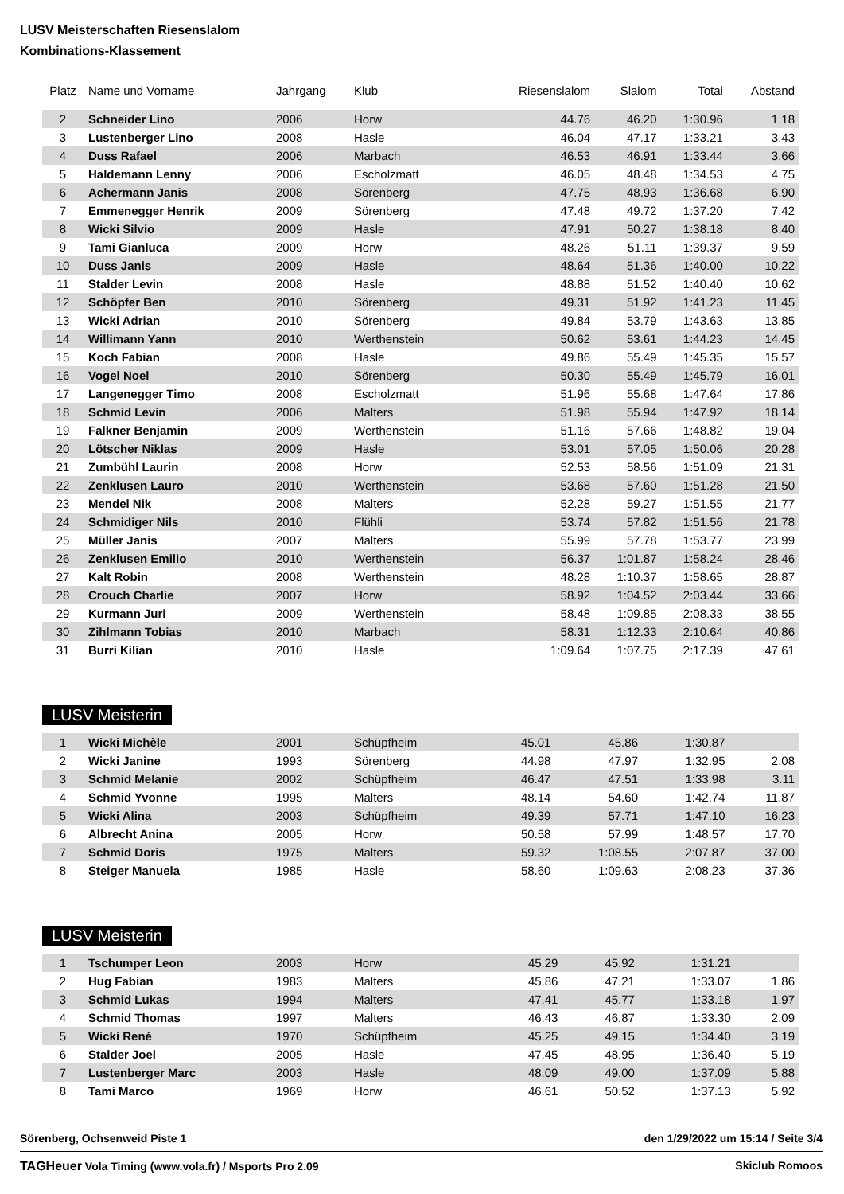LUSV Meisterschaften Riesenslalom
Kombinations-Klassement
| Platz | Name und Vorname | Jahrgang | Klub | Riesenslalom | Slalom | Total | Abstand |
| --- | --- | --- | --- | --- | --- | --- | --- |
| 2 | Schneider Lino | 2006 | Horw | 44.76 | 46.20 | 1:30.96 | 1.18 |
| 3 | Lustenberger Lino | 2008 | Hasle | 46.04 | 47.17 | 1:33.21 | 3.43 |
| 4 | Duss Rafael | 2006 | Marbach | 46.53 | 46.91 | 1:33.44 | 3.66 |
| 5 | Haldemann Lenny | 2006 | Escholzmatt | 46.05 | 48.48 | 1:34.53 | 4.75 |
| 6 | Achermann Janis | 2008 | Sörenberg | 47.75 | 48.93 | 1:36.68 | 6.90 |
| 7 | Emmenegger Henrik | 2009 | Sörenberg | 47.48 | 49.72 | 1:37.20 | 7.42 |
| 8 | Wicki Silvio | 2009 | Hasle | 47.91 | 50.27 | 1:38.18 | 8.40 |
| 9 | Tami Gianluca | 2009 | Horw | 48.26 | 51.11 | 1:39.37 | 9.59 |
| 10 | Duss Janis | 2009 | Hasle | 48.64 | 51.36 | 1:40.00 | 10.22 |
| 11 | Stalder Levin | 2008 | Hasle | 48.88 | 51.52 | 1:40.40 | 10.62 |
| 12 | Schöpfer Ben | 2010 | Sörenberg | 49.31 | 51.92 | 1:41.23 | 11.45 |
| 13 | Wicki Adrian | 2010 | Sörenberg | 49.84 | 53.79 | 1:43.63 | 13.85 |
| 14 | Willimann Yann | 2010 | Werthenstein | 50.62 | 53.61 | 1:44.23 | 14.45 |
| 15 | Koch Fabian | 2008 | Hasle | 49.86 | 55.49 | 1:45.35 | 15.57 |
| 16 | Vogel Noel | 2010 | Sörenberg | 50.30 | 55.49 | 1:45.79 | 16.01 |
| 17 | Langenegger Timo | 2008 | Escholzmatt | 51.96 | 55.68 | 1:47.64 | 17.86 |
| 18 | Schmid Levin | 2006 | Malters | 51.98 | 55.94 | 1:47.92 | 18.14 |
| 19 | Falkner Benjamin | 2009 | Werthenstein | 51.16 | 57.66 | 1:48.82 | 19.04 |
| 20 | Lötscher Niklas | 2009 | Hasle | 53.01 | 57.05 | 1:50.06 | 20.28 |
| 21 | Zumbühl Laurin | 2008 | Horw | 52.53 | 58.56 | 1:51.09 | 21.31 |
| 22 | Zenklusen Lauro | 2010 | Werthenstein | 53.68 | 57.60 | 1:51.28 | 21.50 |
| 23 | Mendel Nik | 2008 | Malters | 52.28 | 59.27 | 1:51.55 | 21.77 |
| 24 | Schmidiger Nils | 2010 | Flühli | 53.74 | 57.82 | 1:51.56 | 21.78 |
| 25 | Müller Janis | 2007 | Malters | 55.99 | 57.78 | 1:53.77 | 23.99 |
| 26 | Zenklusen Emilio | 2010 | Werthenstein | 56.37 | 1:01.87 | 1:58.24 | 28.46 |
| 27 | Kalt Robin | 2008 | Werthenstein | 48.28 | 1:10.37 | 1:58.65 | 28.87 |
| 28 | Crouch Charlie | 2007 | Horw | 58.92 | 1:04.52 | 2:03.44 | 33.66 |
| 29 | Kurmann Juri | 2009 | Werthenstein | 58.48 | 1:09.85 | 2:08.33 | 38.55 |
| 30 | Zihlmann Tobias | 2010 | Marbach | 58.31 | 1:12.33 | 2:10.64 | 40.86 |
| 31 | Burri Kilian | 2010 | Hasle | 1:09.64 | 1:07.75 | 2:17.39 | 47.61 |
LUSV Meisterin
| 1 | Wicki Michèle | 2001 | Schüpfheim | 45.01 | 45.86 | 1:30.87 | |
| 2 | Wicki Janine | 1993 | Sörenberg | 44.98 | 47.97 | 1:32.95 | 2.08 |
| 3 | Schmid Melanie | 2002 | Schüpfheim | 46.47 | 47.51 | 1:33.98 | 3.11 |
| 4 | Schmid Yvonne | 1995 | Malters | 48.14 | 54.60 | 1:42.74 | 11.87 |
| 5 | Wicki Alina | 2003 | Schüpfheim | 49.39 | 57.71 | 1:47.10 | 16.23 |
| 6 | Albrecht Anina | 2005 | Horw | 50.58 | 57.99 | 1:48.57 | 17.70 |
| 7 | Schmid Doris | 1975 | Malters | 59.32 | 1:08.55 | 2:07.87 | 37.00 |
| 8 | Steiger Manuela | 1985 | Hasle | 58.60 | 1:09.63 | 2:08.23 | 37.36 |
LUSV Meisterin
| 1 | Tschumper Leon | 2003 | Horw | 45.29 | 45.92 | 1:31.21 | |
| 2 | Hug Fabian | 1983 | Malters | 45.86 | 47.21 | 1:33.07 | 1.86 |
| 3 | Schmid Lukas | 1994 | Malters | 47.41 | 45.77 | 1:33.18 | 1.97 |
| 4 | Schmid Thomas | 1997 | Malters | 46.43 | 46.87 | 1:33.30 | 2.09 |
| 5 | Wicki René | 1970 | Schüpfheim | 45.25 | 49.15 | 1:34.40 | 3.19 |
| 6 | Stalder Joel | 2005 | Hasle | 47.45 | 48.95 | 1:36.40 | 5.19 |
| 7 | Lustenberger Marc | 2003 | Hasle | 48.09 | 49.00 | 1:37.09 | 5.88 |
| 8 | Tami Marco | 1969 | Horw | 46.61 | 50.52 | 1:37.13 | 5.92 |
Sörenberg, Ochsenweid Piste 1 den 1/29/2022 um 15:14 / Seite 3/4
TAGHeuer Vola Timing (www.vola.fr) / Msports Pro 2.09 Skiclub Romoos